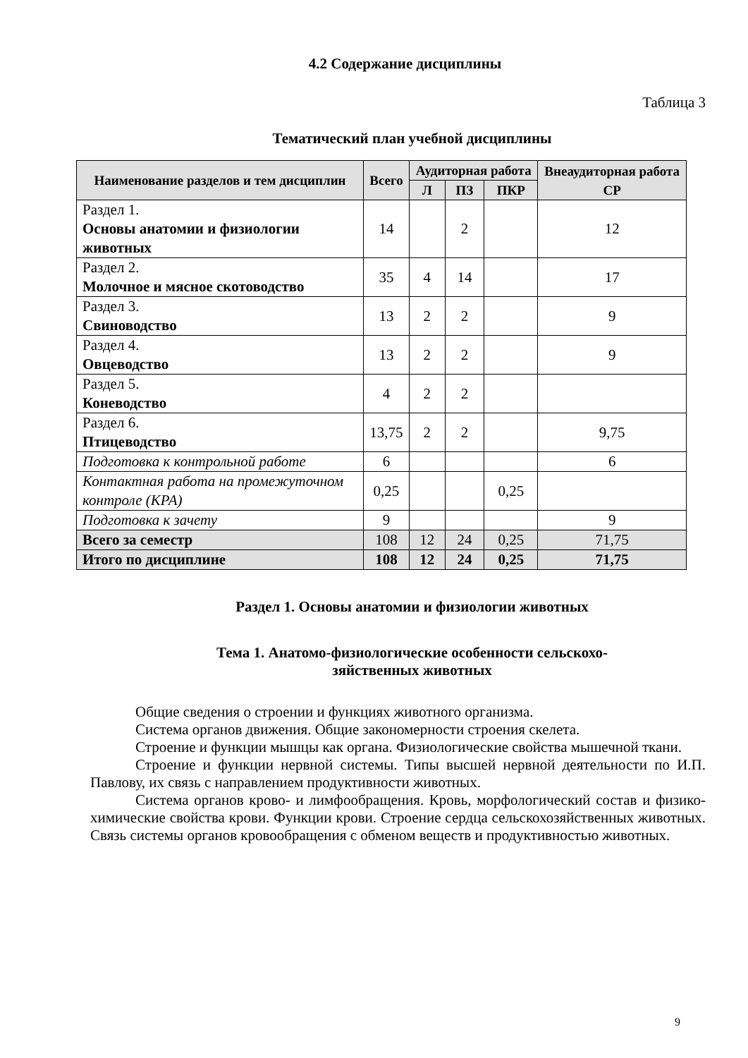4.2 Содержание дисциплины
Таблица 3
Тематический план учебной дисциплины
| Наименование разделов и тем дисциплин | Всего | Аудиторная работа | | | Внеаудиторная работа СР |
| --- | --- | --- | --- | --- | --- |
| | | Л | ПЗ | ПКР | |
| Раздел 1. Основы анатомии и физиологии животных | 14 | | 2 | | 12 |
| Раздел 2. Молочное и мясное скотоводство | 35 | 4 | 14 | | 17 |
| Раздел 3. Свиноводство | 13 | 2 | 2 | | 9 |
| Раздел 4. Овцеводство | 13 | 2 | 2 | | 9 |
| Раздел 5. Коневодство | 4 | 2 | 2 | | |
| Раздел 6. Птицеводство | 13,75 | 2 | 2 | | 9,75 |
| Подготовка к контрольной работе | 6 | | | | 6 |
| Контактная работа на промежуточном контроле (КРА) | 0,25 | | | 0,25 | |
| Подготовка к зачету | 9 | | | | 9 |
| Всего за семестр | 108 | 12 | 24 | 0,25 | 71,75 |
| Итого по дисциплине | 108 | 12 | 24 | 0,25 | 71,75 |
Раздел 1. Основы анатомии и физиологии животных
Тема 1. Анатомо-физиологические особенности сельскохо-
зяйственных животных
Общие сведения о строении и функциях животного организма.
Система органов движения. Общие закономерности строения скелета.
Строение и функции мышцы как органа. Физиологические свойства мышечной ткани.
Строение и функции нервной системы. Типы высшей нервной деятельности по И.П. Павлову, их связь с направлением продуктивности животных.
Система органов крово- и лимфообращения. Кровь, морфологический состав и физико-химические свойства крови. Функции крови. Строение сердца сельскохозяйственных животных. Связь системы органов кровообращения с обменом веществ и продуктивностью животных.
9